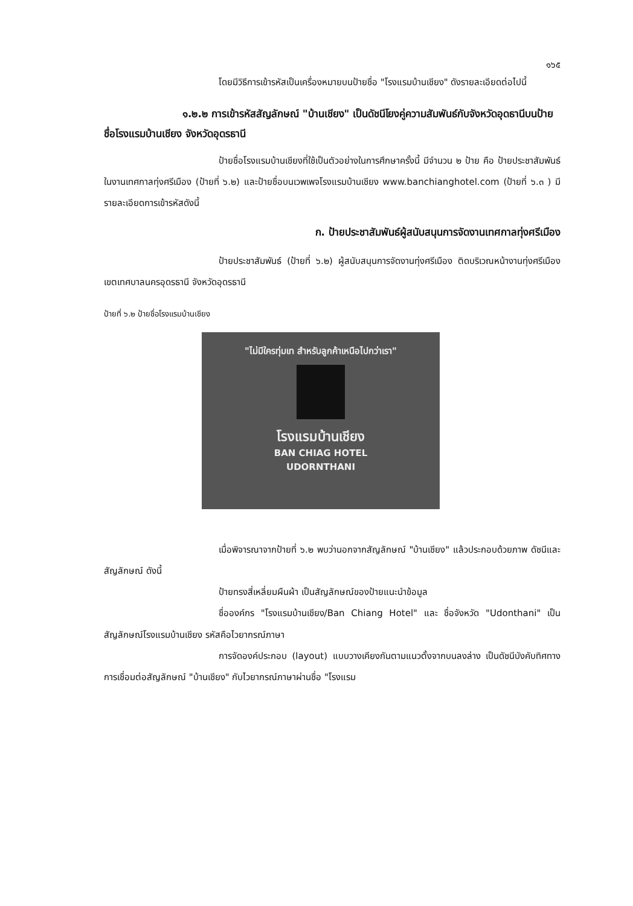๑๖๕
โดยมีวิธีการเข้ารหัสเป็นเครื่องหมายบนป้ายชื่อ "โรงแรมบ้านเชียง" ดังรายละเอียดต่อไปนี้
๑.๒.๒ การเข้ารหัสสัญลักษณ์ "บ้านเชียง" เป็นดัชนีโยงคู่ความสัมพันธ์กับจังหวัดอุดธานีบนป้ายชื่อโรงแรมบ้านเชียง จังหวัดอุดรธานี
ป้ายชื่อโรงแรมบ้านเชียงที่ใช้เป็นตัวอย่างในการศึกษาครั้งนี้ มีจำนวน ๒ ป้าย คือ ป้ายประชาสัมพันธ์ในงานเทศกาลทุ่งศรีเมือง (ป้ายที่ ๖.๒) และป้ายชื่อบนเวพเพจโรงแรมบ้านเชียง www.banchianghotel.com (ป้ายที่ ๖.๓ ) มีรายละเอียดการเข้ารหัสดังนี้
ก. ป้ายประชาสัมพันธ์ผู้สนับสนุนการจัดงานเทศกาลทุ่งศรีเมือง
ป้ายประชาสัมพันธ์ (ป้ายที่ ๖.๒) ผู้สนับสนุนการจัดงานทุ่งศรีเมือง ติดบริเวณหน้างานทุ่งศรีเมือง เขตเทศบาลนครอุดรธานี จังหวัดอุดรธานี
ป้ายที่ ๖.๒ ป้ายชื่อโรงแรมบ้านเชียง
"ไม่มีใครทุ่มเท สำหรับลูกค้าเหนือไปกว่าเรา"
โรงแรมบ้านเชียง
BAN CHIAG HOTEL
UDORNTHANI
เมื่อพิจารณาจากป้ายที่ ๖.๒ พบว่านอกจากสัญลักษณ์ "บ้านเชียง" แล้วประกอบด้วยภาพ ดัชนีและสัญลักษณ์ ดังนี้
ป้ายทรงสี่เหลี่ยมผืนผ้า เป็นสัญลักษณ์ของป้ายแนะนำข้อมูล
ชื่อองค์กร "โรงแรมบ้านเชียง/Ban Chiang Hotel" และ ชื่อจังหวัด "Udonthani" เป็นสัญลักษณ์โรงแรมบ้านเชียง รหัสคือไวยากรณ์ภาษา
การจัดองค์ประกอบ (layout) แบบวางเคียงกันตามแนวตั้งจากบนลงล่าง เป็นดัชนีบังคับทิศทางการเชื่อมต่อสัญลักษณ์ "บ้านเชียง" กับไวยากรณ์ภาษาผ่านชื่อ "โรงแรม